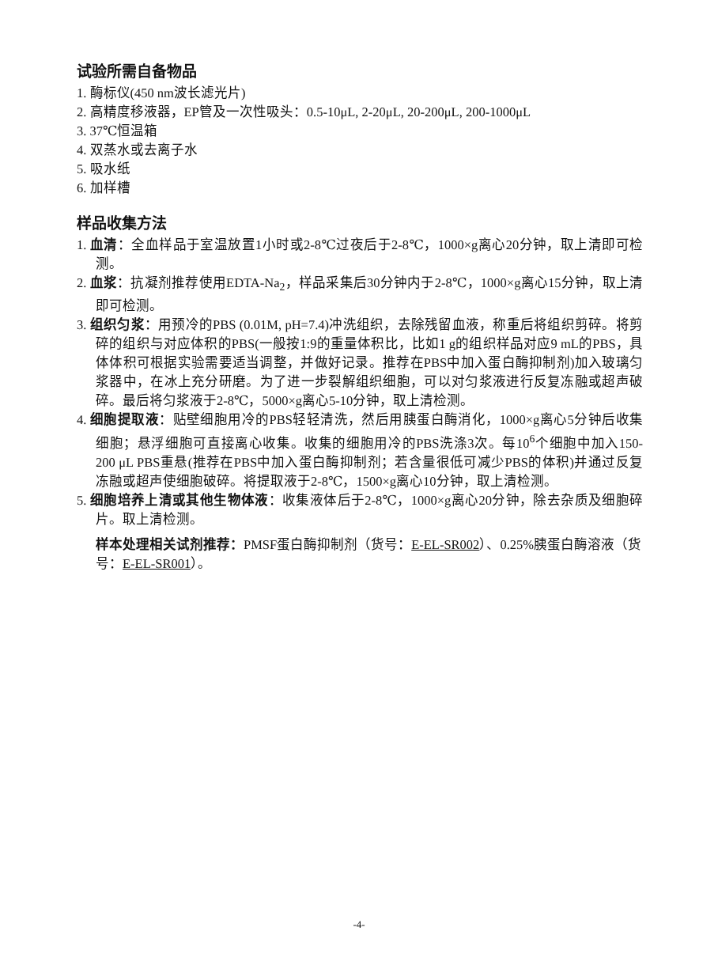试验所需自备物品
1. 酶标仪(450 nm波长滤光片)
2. 高精度移液器，EP管及一次性吸头：0.5-10μL, 2-20μL, 20-200μL, 200-1000μL
3. 37℃恒温箱
4. 双蒸水或去离子水
5. 吸水纸
6. 加样槽
样品收集方法
1. 血清：全血样品于室温放置1小时或2-8℃过夜后于2-8℃，1000×g离心20分钟，取上清即可检测。
2. 血浆：抗凝剂推荐使用EDTA-Na<sub>2</sub>，样品采集后30分钟内于2-8℃，1000×g离心15分钟，取上清即可检测。
3. 组织匀浆：用预冷的PBS (0.01M, pH=7.4)冲洗组织，去除残留血液，称重后将组织剪碎。将剪碎的组织与对应体积的PBS(一般按1:9的重量体积比，比如1 g的组织样品对应9 mL的PBS，具体体积可根据实验需要适当调整，并做好记录。推荐在PBS中加入蛋白酶抑制剂)加入玻璃匀浆器中，在冰上充分研磨。为了进一步裂解组织细胞，可以对匀浆液进行反复冻融或超声破碎。最后将匀浆液于2-8℃，5000×g离心5-10分钟，取上清检测。
4. 细胞提取液：贴壁细胞用冷的PBS轻轻清洗，然后用胰蛋白酶消化，1000×g离心5分钟后收集细胞；悬浮细胞可直接离心收集。收集的细胞用冷的PBS洗涤3次。每10<sup>6</sup>个细胞中加入150-200 μL PBS重悬(推荐在PBS中加入蛋白酶抑制剂；若含量很低可减少PBS的体积)并通过反复冻融或超声使细胞破碎。将提取液于2-8℃，1500×g离心10分钟，取上清检测。
5. 细胞培养上清或其他生物体液：收集液体后于2-8℃，1000×g离心20分钟，除去杂质及细胞碎片。取上清检测。
样本处理相关试剂推荐：PMSF蛋白酶抑制剂（货号：E-EL-SR002）、0.25%胰蛋白酶溶液（货号：E-EL-SR001）。
-4-